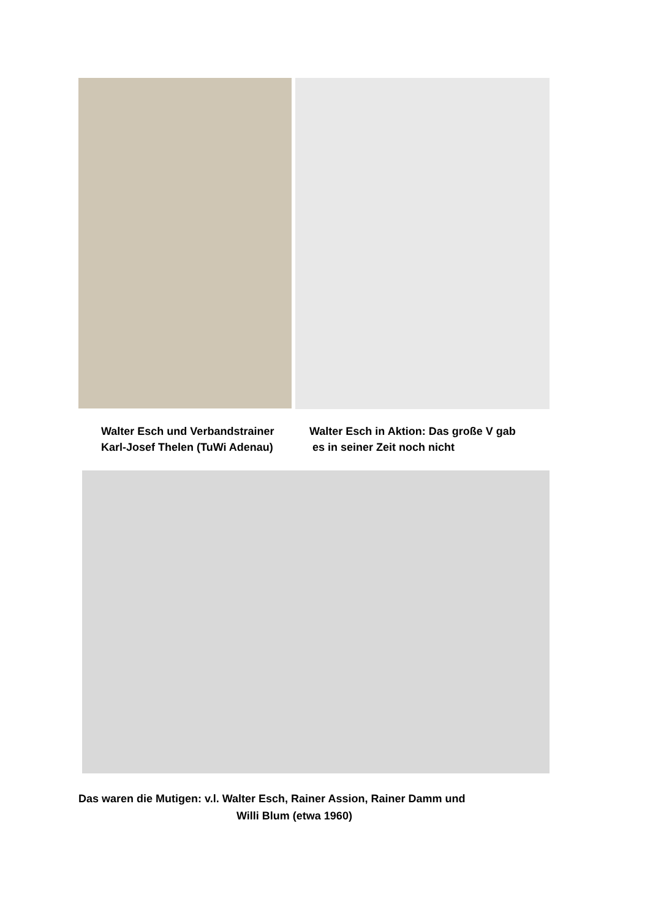Walter Esch und Verbandstrainer
Karl-Josef Thelen (TuWi Adenau)
Walter Esch in Aktion: Das große V gab
es in seiner Zeit noch nicht
Das waren die Mutigen: v.l. Walter Esch, Rainer Assion, Rainer Damm und
Willi Blum (etwa 1960)